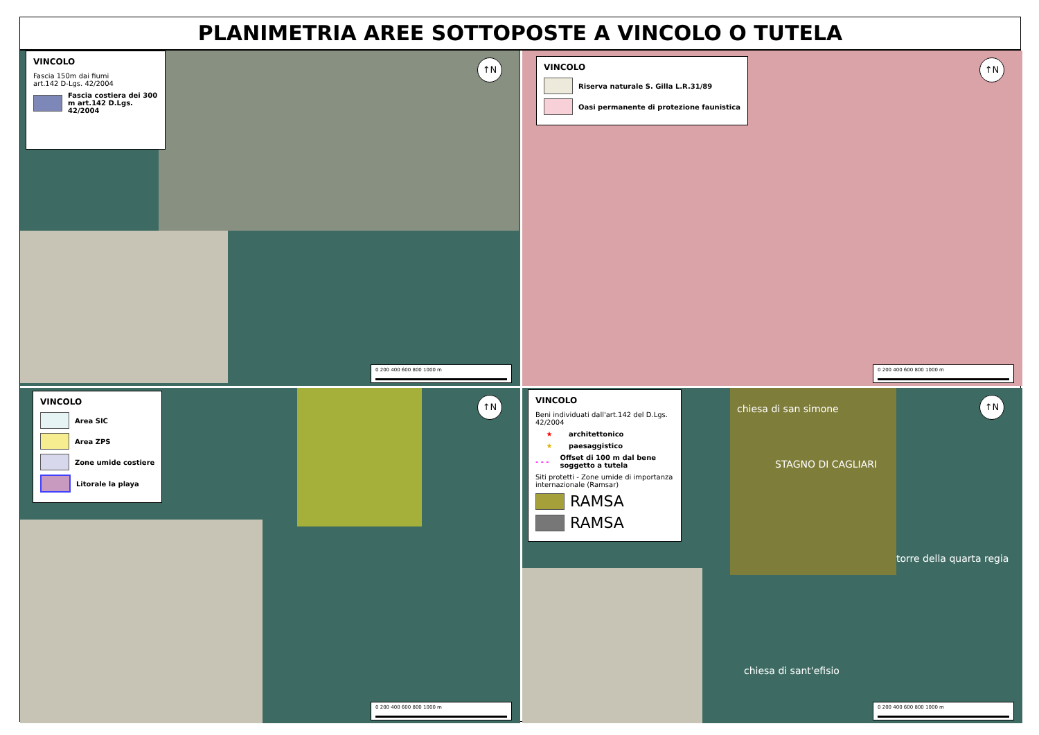PLANIMETRIA AREE SOTTOPOSTE A VINCOLO O TUTELA
VINCOLO Fascia 150m dai fiumi
art.142 D-Lgs. 42/2004
Fascia costiera dei 300 m art.142 D.Lgs. 42/2004
↑N
0 200 400 600 800 1000 m
VINCOLO
Riserva naturale S. Gilla L.R.31/89
Oasi permanente di protezione faunistica
↑N
0 200 400 600 800 1000 m
VINCOLO
Area SIC
Area ZPS
Zone umide costiere
Litorale la playa
↑N
0 200 400 600 800 1000 m
VINCOLO Beni individuati dall'art.142 del D.Lgs. 42/2004
★ architettonico
★ paesaggistico
- - - Offset di 100 m dal bene soggetto a tutela
Siti protetti - Zone umide di importanza internazionale (Ramsar)
RAMSA
RAMSA
chiesa di san simone
STAGNO DI CAGLIARI
torre della quarta regia
chiesa di sant'efisio
↑N
0 200 400 600 800 1000 m